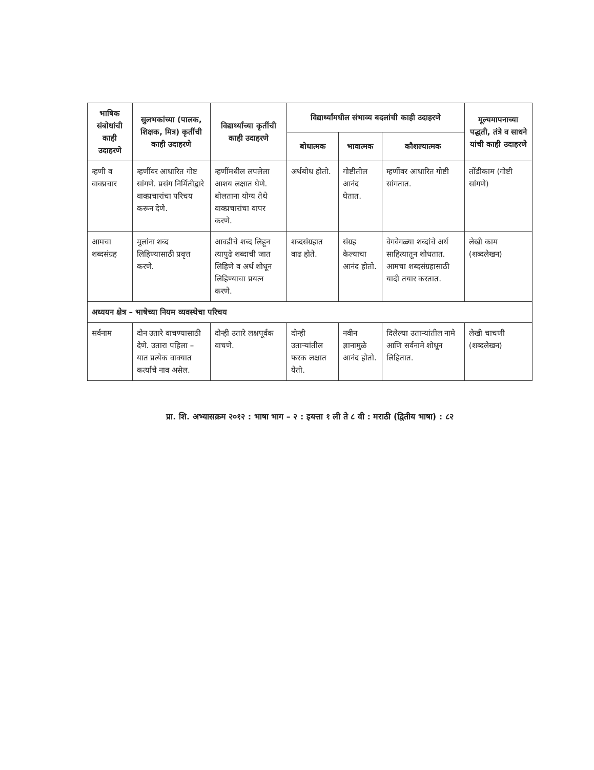| भाषिक संबोधांची काही उदाहरणे | सुलभकांच्या (पालक, शिक्षक, मित्र) कृतींची काही उदाहरणे | विद्यार्थ्यांच्या कृतींची काही उदाहरणे | विद्यार्थ्यांमधील संभाव्य बदलांची काही उदाहरणे | | | मूल्यमापनाच्या पद्धती, तंत्रे व साधने यांची काही उदाहरणे |
| --- | --- | --- | --- | --- | --- | --- |
| | | | बोधात्मक | भावात्मक | कौशल्यात्मक | |
| म्हणी व वाक्प्रचार | म्हणींवर आधारित गोष्ट सांगणे. प्रसंग निर्मितीद्वारे वाक्प्रचारांचा परिचय करून देणे. | म्हणींमधील लपलेला आशय लक्षात घेणे. बोलताना योग्य तेथे वाक्प्रचारांचा वापर करणे. | अर्थबोध होतो. | गोष्टीतील आनंद घेतात. | म्हणींवर आधारित गोष्टी सांगतात. | तोंडीकाम (गोष्टी सांगणे) |
| आमचा शब्दसंग्रह | मुलांना शब्द लिहिण्यासाठी प्रवृत्त करणे. | आवडीचे शब्द लिहून त्यापुढे शब्दाची जात लिहिणे व अर्थ शोधून लिहिण्याचा प्रयत्न करणे. | शब्दसंग्रहात वाढ होते. | संग्रह केल्याचा आनंद होतो. | वेगवेगळ्या शब्दांचे अर्थ साहित्यातून शोधतात. आमचा शब्दसंग्रहासाठी यादी तयार करतात. | लेखी काम (शब्दलेखन) |
| अध्ययन क्षेत्र – भाषेच्या नियम व्यवस्थेचा परिचय | | | | | | |
| सर्वनाम | दोन उतारे वाचण्यासाठी देणे. उतारा पहिला – यात प्रत्येक वाक्यात कर्त्याचे नाव असेल. | दोन्ही उतारे लक्षपूर्वक वाचणे. | दोन्ही उताऱ्यांतील फरक लक्षात येतो. | नवीन ज्ञानामुळे आनंद होतो. | दिलेल्या उताऱ्यांतील नामे आणि सर्वनामे शोधून लिहितात. | लेखी चाचणी (शब्दलेखन) |
प्रा. शि. अभ्यासक्रम २०१२ : भाषा भाग – २ : इयत्ता १ ली ते ८ वी : मराठी (द्वितीय भाषा) : ८२